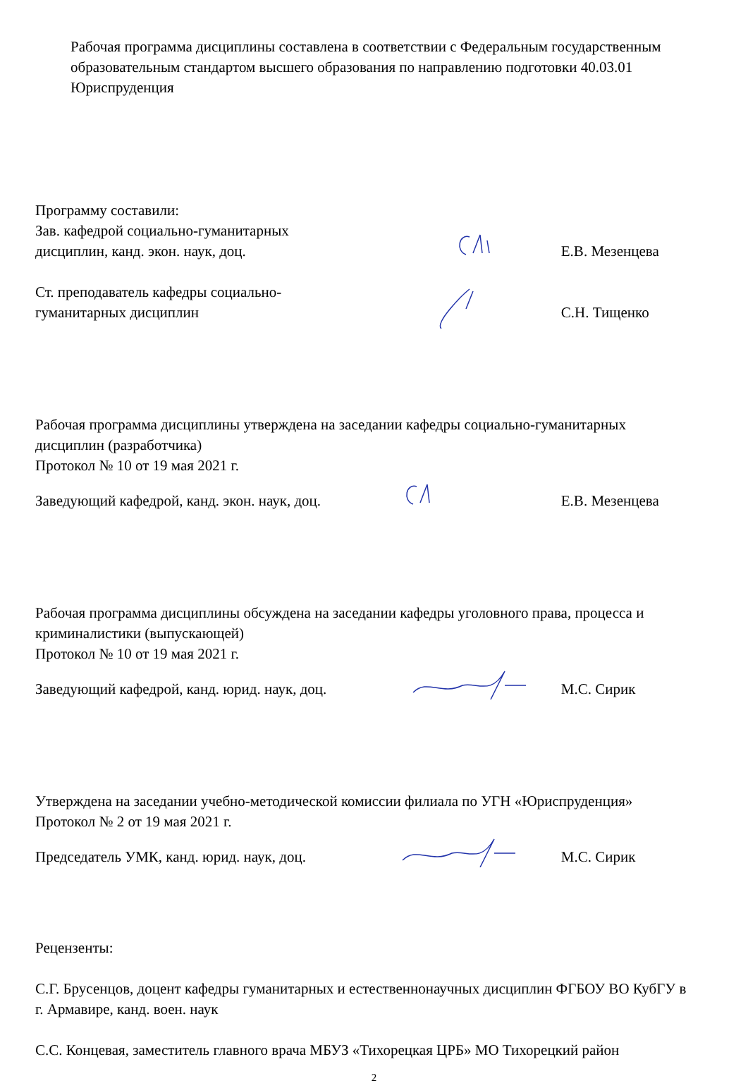Рабочая программа дисциплины составлена в соответствии с Федеральным государственным образовательным стандартом высшего образования по направлению подготовки 40.03.01 Юриспруденция
Программу составили:
Зав. кафедрой социально-гуманитарных
дисциплин, канд. экон. наук, доц.
Е.В. Мезенцева
Ст. преподаватель кафедры социально-
гуманитарных дисциплин
С.Н. Тищенко
Рабочая программа дисциплины утверждена на заседании кафедры социально-гуманитарных дисциплин (разработчика)
Протокол № 10 от 19 мая 2021 г.
Заведующий кафедрой, канд. экон. наук, доц.
Е.В. Мезенцева
Рабочая программа дисциплины обсуждена на заседании кафедры уголовного права, процесса и криминалистики (выпускающей)
Протокол № 10 от 19 мая 2021 г.
Заведующий кафедрой, канд. юрид. наук, доц.
М.С. Сирик
Утверждена на заседании учебно-методической комиссии филиала по УГН «Юриспруденция»
Протокол № 2 от 19 мая 2021 г.
Председатель УМК, канд. юрид. наук, доц.
М.С. Сирик
Рецензенты:
С.Г. Брусенцов, доцент кафедры гуманитарных и естественнонаучных дисциплин ФГБОУ ВО КубГУ в г. Армавире, канд. воен. наук
С.С. Концевая, заместитель главного врача МБУЗ «Тихорецкая ЦРБ» МО Тихорецкий район
2